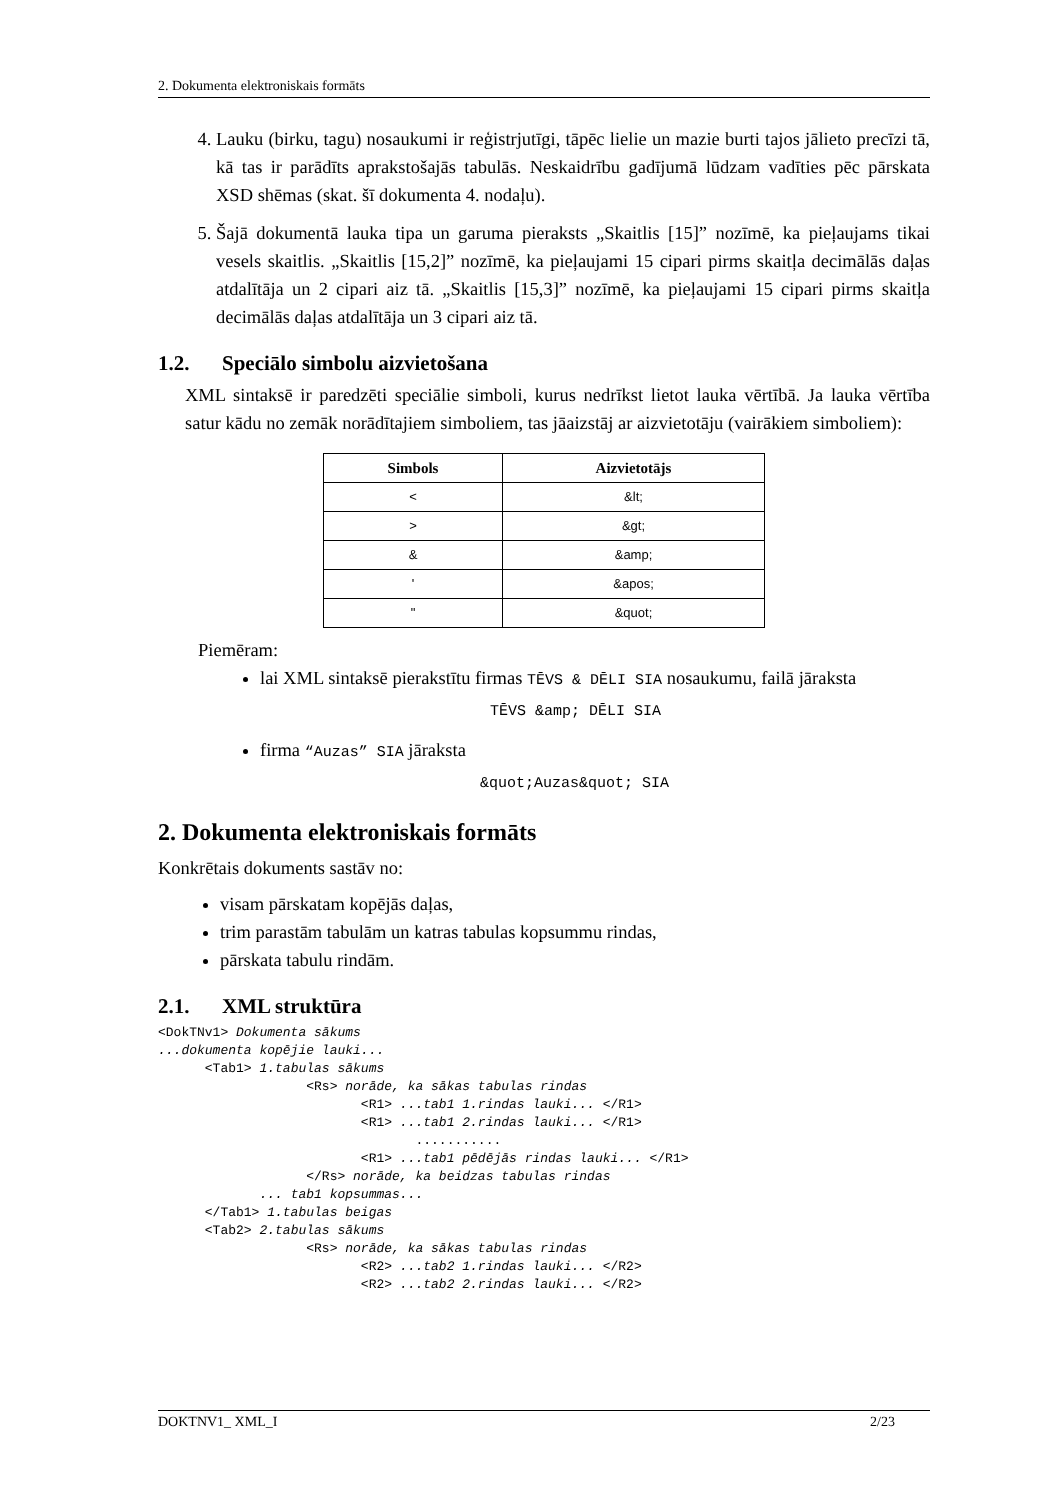2. Dokumenta elektroniskais formāts
4. Lauku (birku, tagu) nosaukumi ir reģistrjutīgi, tāpēc lielie un mazie burti tajos jālieto precīzi tā, kā tas ir parādīts aprakstošajās tabulās. Neskaidrību gadījumā lūdzam vadīties pēc pārskata XSD shēmas (skat. šī dokumenta 4. nodaļu).
5. Šajā dokumentā lauka tipa un garuma pieraksts „Skaitlis [15]” nozīmē, ka pieļaujams tikai vesels skaitlis. „Skaitlis [15,2]” nozīmē, ka pieļaujami 15 cipari pirms skaitļa decimālās daļas atdalītāja un 2 cipari aiz tā. „Skaitlis [15,3]” nozīmē, ka pieļaujami 15 cipari pirms skaitļa decimālās daļas atdalītāja un 3 cipari aiz tā.
1.2. Speciālo simbolu aizvietošana
XML sintaksē ir paredzēti speciālie simboli, kurus nedrīkst lietot lauka vērtībā. Ja lauka vērtība satur kādu no zemāk norādītajiem simboliem, tas jāaizstāj ar aizvietotāju (vairākiem simboliem):
| Simbols | Aizvietotājs |
| --- | --- |
| < | &lt; |
| > | &gt; |
| & | &amp; |
| ' | &apos; |
| " | &quot; |
Piemēram:
lai XML sintaksē pierakstītu firmas TĒVS & DĒLI SIA nosaukumu, failā jāraksta
TĒVS &amp; DĒLI SIA
firma “Auzas” SIA jāraksta
&quot;Auzas&quot; SIA
2. Dokumenta elektroniskais formāts
Konkrētais dokuments sastāv no:
visam pārskatam kopējās daļas,
trim parastām tabulām un katras tabulas kopsummu rindas,
pārskata tabulu rindām.
2.1. XML struktūra
<DokTNv1> Dokumenta sākums
...dokumenta kopējie lauki...
      <Tab1> 1.tabulas sākums
                   <Rs> norāde, ka sākas tabulas rindas
                          <R1> ...tab1 1.rindas lauki... </R1>
                          <R1> ...tab1 2.rindas lauki... </R1>
                                 ...........
                          <R1> ...tab1 pēdējās rindas lauki... </R1>
                   </Rs> norāde, ka beidzas tabulas rindas
             ... tab1 kopsummas...
      </Tab1> 1.tabulas beigas
      <Tab2> 2.tabulas sākums
                   <Rs> norāde, ka sākas tabulas rindas
                          <R2> ...tab2 1.rindas lauki... </R2>
                          <R2> ...tab2 2.rindas lauki... </R2>
DOKTNV1_ XML_I 2/23